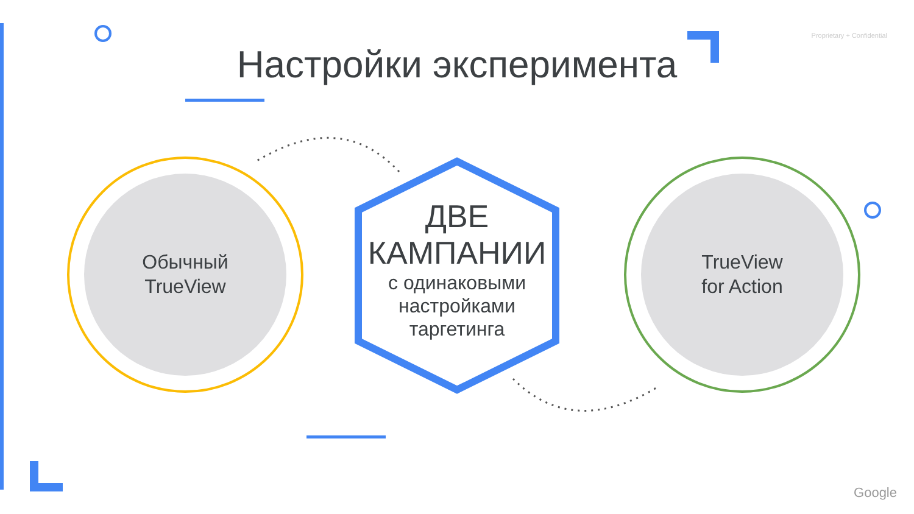Proprietary + Confidential
Настройки эксперимента
Обычный
TrueView
TrueView
for Action
ДВЕ
КАМПАНИИ
с одинаковыми
настройками
таргетинга
Google